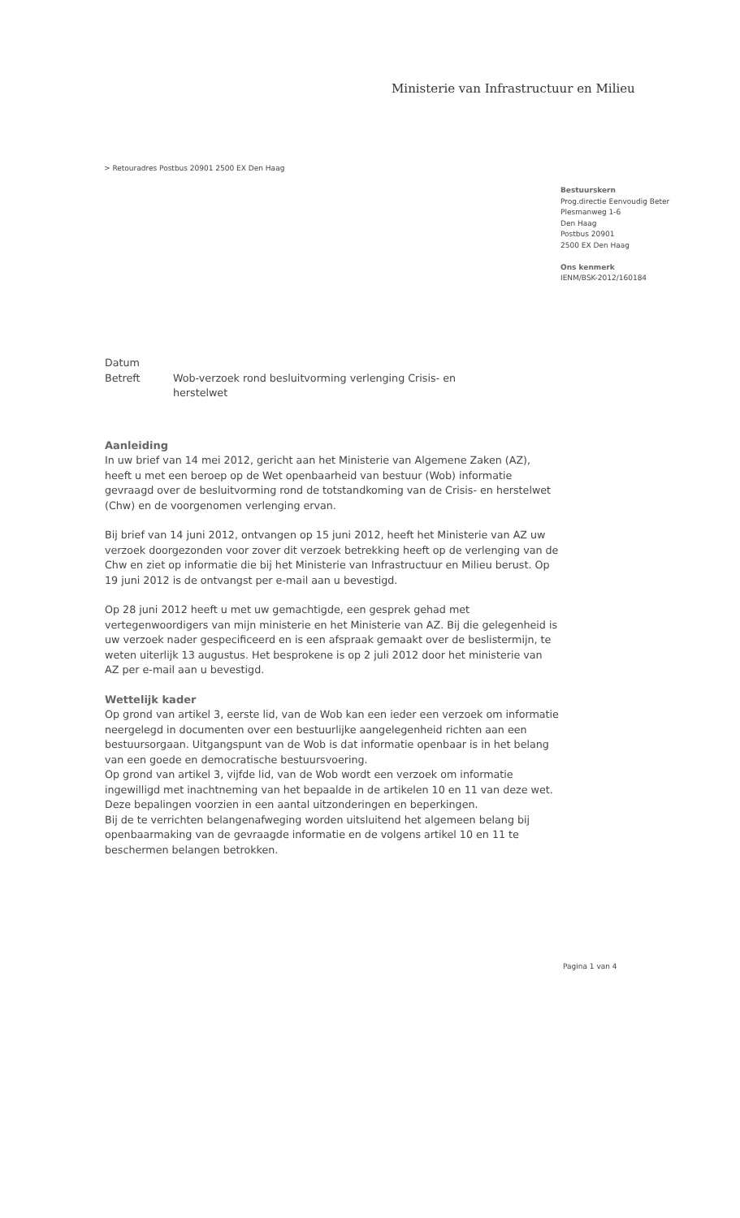Ministerie van Infrastructuur en Milieu
> Retouradres Postbus 20901 2500 EX Den Haag
Bestuurskern
Prog.directie Eenvoudig Beter
Plesmanweg 1-6
Den Haag
Postbus 20901
2500 EX Den Haag
Ons kenmerk
IENM/BSK-2012/160184
Datum
Betreft Wob-verzoek rond besluitvorming verlenging Crisis- en herstelwet
Aanleiding
In uw brief van 14 mei 2012, gericht aan het Ministerie van Algemene Zaken (AZ), heeft u met een beroep op de Wet openbaarheid van bestuur (Wob) informatie gevraagd over de besluitvorming rond de totstandkoming van de Crisis- en herstelwet (Chw) en de voorgenomen verlenging ervan.
Bij brief van 14 juni 2012, ontvangen op 15 juni 2012, heeft het Ministerie van AZ uw verzoek doorgezonden voor zover dit verzoek betrekking heeft op de verlenging van de Chw en ziet op informatie die bij het Ministerie van Infrastructuur en Milieu berust. Op 19 juni 2012 is de ontvangst per e-mail aan u bevestigd.
Op 28 juni 2012 heeft u met uw gemachtigde, een gesprek gehad met vertegenwoordigers van mijn ministerie en het Ministerie van AZ. Bij die gelegenheid is uw verzoek nader gespecificeerd en is een afspraak gemaakt over de beslistermijn, te weten uiterlijk 13 augustus. Het besprokene is op 2 juli 2012 door het ministerie van AZ per e-mail aan u bevestigd.
Wettelijk kader
Op grond van artikel 3, eerste lid, van de Wob kan een ieder een verzoek om informatie neergelegd in documenten over een bestuurlijke aangelegenheid richten aan een bestuursorgaan. Uitgangspunt van de Wob is dat informatie openbaar is in het belang van een goede en democratische bestuursvoering.
Op grond van artikel 3, vijfde lid, van de Wob wordt een verzoek om informatie ingewilligd met inachtneming van het bepaalde in de artikelen 10 en 11 van deze wet. Deze bepalingen voorzien in een aantal uitzonderingen en beperkingen.
Bij de te verrichten belangenafweging worden uitsluitend het algemeen belang bij openbaarmaking van de gevraagde informatie en de volgens artikel 10 en 11 te beschermen belangen betrokken.
Pagina 1 van 4